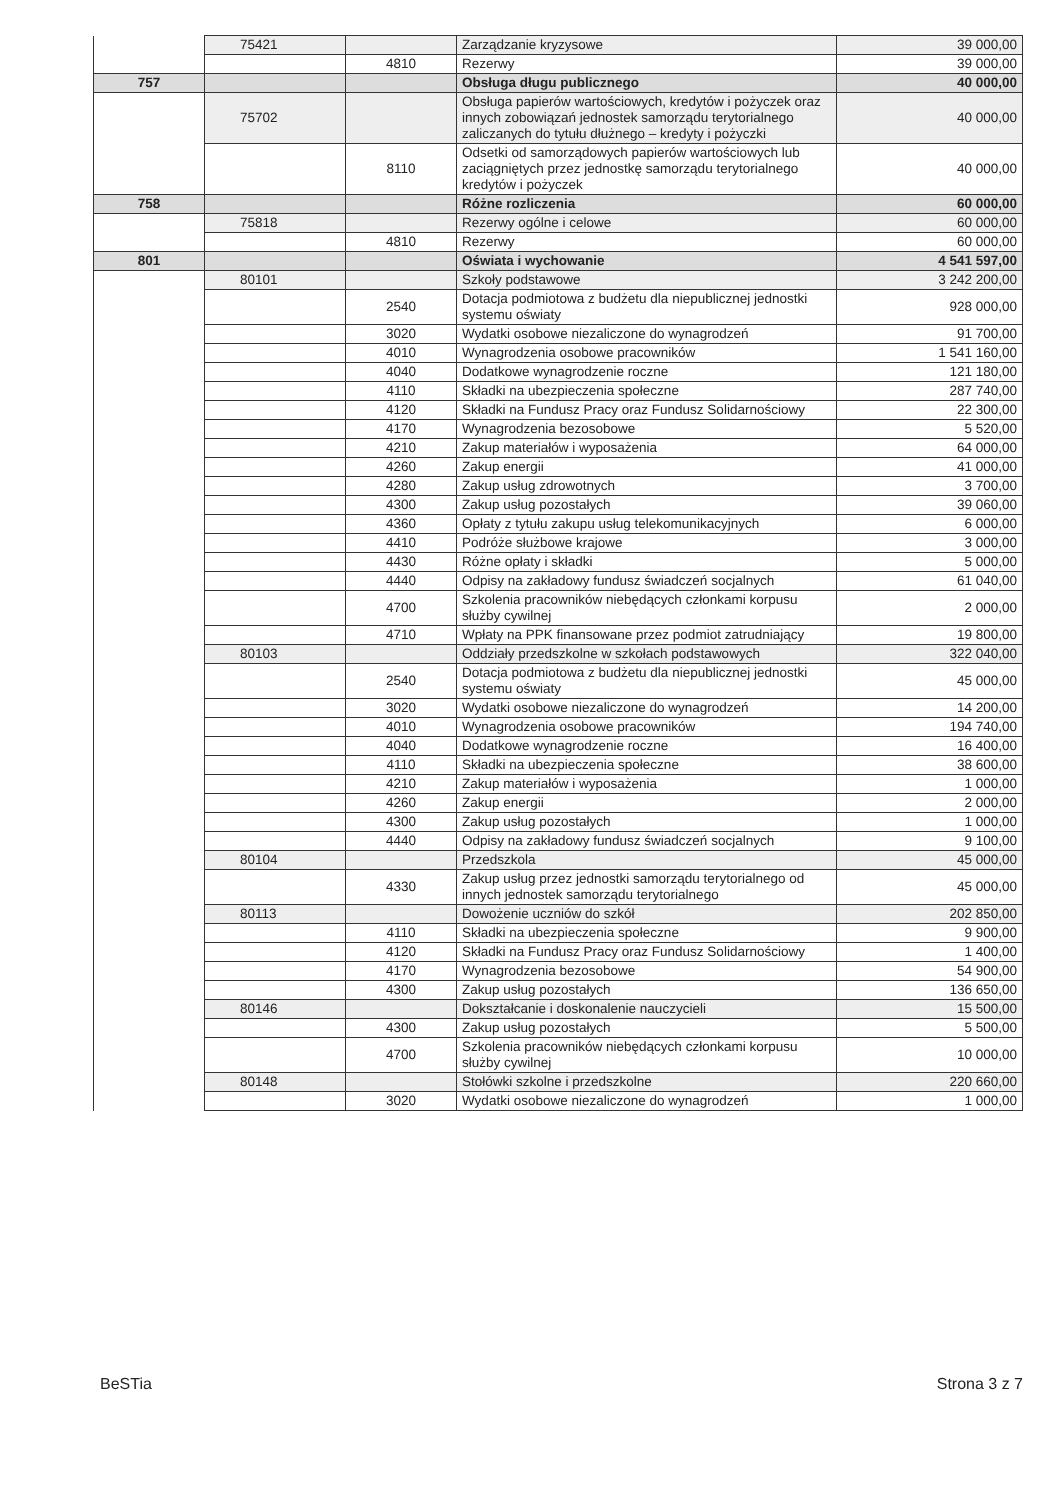| | 75421 | | Zarządzanie kryzysowe | 39 000,00 |
| | | 4810 | Rezerwy | 39 000,00 |
| 757 | | | Obsługa długu publicznego | 40 000,00 |
| | 75702 | | Obsługa papierów wartościowych, kredytów i pożyczek oraz innych zobowiązań jednostek samorządu terytorialnego zaliczanych do tytułu dłużnego – kredyty i pożyczki | 40 000,00 |
| | | 8110 | Odsetki od samorządowych papierów wartościowych lub zaciągniętych przez jednostkę samorządu terytorialnego kredytów i pożyczek | 40 000,00 |
| 758 | | | Różne rozliczenia | 60 000,00 |
| | 75818 | | Rezerwy ogólne i celowe | 60 000,00 |
| | | 4810 | Rezerwy | 60 000,00 |
| 801 | | | Oświata i wychowanie | 4 541 597,00 |
| | 80101 | | Szkoły podstawowe | 3 242 200,00 |
| | | 2540 | Dotacja podmiotowa z budżetu dla niepublicznej jednostki systemu oświaty | 928 000,00 |
| | | 3020 | Wydatki osobowe niezaliczone do wynagrodzeń | 91 700,00 |
| | | 4010 | Wynagrodzenia osobowe pracowników | 1 541 160,00 |
| | | 4040 | Dodatkowe wynagrodzenie roczne | 121 180,00 |
| | | 4110 | Składki na ubezpieczenia społeczne | 287 740,00 |
| | | 4120 | Składki na Fundusz Pracy oraz Fundusz Solidarnościowy | 22 300,00 |
| | | 4170 | Wynagrodzenia bezosobowe | 5 520,00 |
| | | 4210 | Zakup materiałów i wyposażenia | 64 000,00 |
| | | 4260 | Zakup energii | 41 000,00 |
| | | 4280 | Zakup usług zdrowotnych | 3 700,00 |
| | | 4300 | Zakup usług pozostałych | 39 060,00 |
| | | 4360 | Opłaty z tytułu zakupu usług telekomunikacyjnych | 6 000,00 |
| | | 4410 | Podróże służbowe krajowe | 3 000,00 |
| | | 4430 | Różne opłaty i składki | 5 000,00 |
| | | 4440 | Odpisy na zakładowy fundusz świadczeń socjalnych | 61 040,00 |
| | | 4700 | Szkolenia pracowników niebędących członkami korpusu służby cywilnej | 2 000,00 |
| | | 4710 | Wpłaty na PPK finansowane przez podmiot zatrudniający | 19 800,00 |
| | 80103 | | Oddziały przedszkolne w szkołach podstawowych | 322 040,00 |
| | | 2540 | Dotacja podmiotowa z budżetu dla niepublicznej jednostki systemu oświaty | 45 000,00 |
| | | 3020 | Wydatki osobowe niezaliczone do wynagrodzeń | 14 200,00 |
| | | 4010 | Wynagrodzenia osobowe pracowników | 194 740,00 |
| | | 4040 | Dodatkowe wynagrodzenie roczne | 16 400,00 |
| | | 4110 | Składki na ubezpieczenia społeczne | 38 600,00 |
| | | 4210 | Zakup materiałów i wyposażenia | 1 000,00 |
| | | 4260 | Zakup energii | 2 000,00 |
| | | 4300 | Zakup usług pozostałych | 1 000,00 |
| | | 4440 | Odpisy na zakładowy fundusz świadczeń socjalnych | 9 100,00 |
| | 80104 | | Przedszkola | 45 000,00 |
| | | 4330 | Zakup usług przez jednostki samorządu terytorialnego od innych jednostek samorządu terytorialnego | 45 000,00 |
| | 80113 | | Dowożenie uczniów do szkół | 202 850,00 |
| | | 4110 | Składki na ubezpieczenia społeczne | 9 900,00 |
| | | 4120 | Składki na Fundusz Pracy oraz Fundusz Solidarnościowy | 1 400,00 |
| | | 4170 | Wynagrodzenia bezosobowe | 54 900,00 |
| | | 4300 | Zakup usług pozostałych | 136 650,00 |
| | 80146 | | Dokształcanie i doskonalenie nauczycieli | 15 500,00 |
| | | 4300 | Zakup usług pozostałych | 5 500,00 |
| | | 4700 | Szkolenia pracowników niebędących członkami korpusu służby cywilnej | 10 000,00 |
| | 80148 | | Stołówki szkolne i przedszkolne | 220 660,00 |
| | | 3020 | Wydatki osobowe niezaliczone do wynagrodzeń | 1 000,00 |
BeSTia Strona 3 z 7